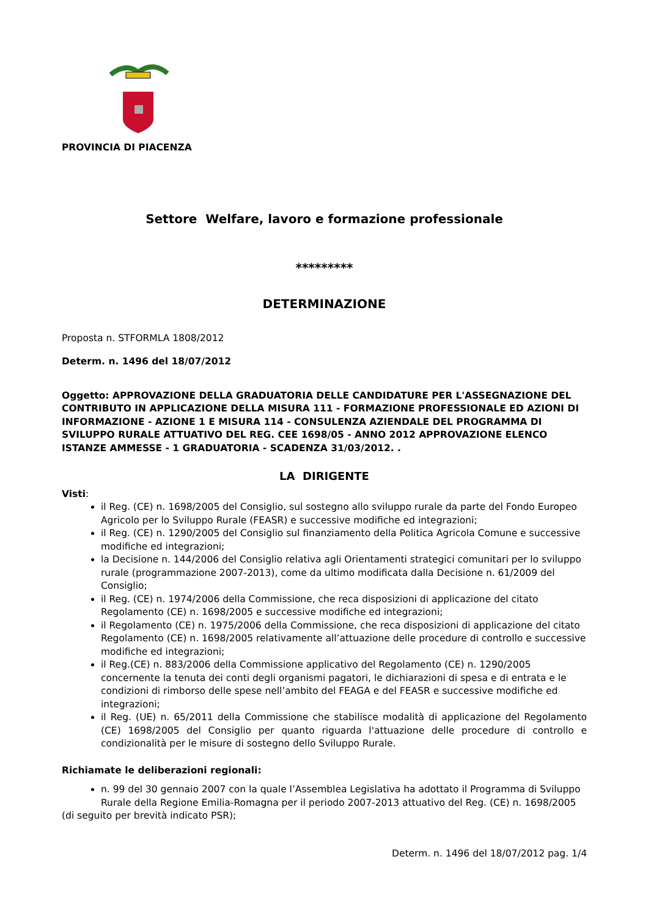PROVINCIA DI PIACENZA
Settore Welfare, lavoro e formazione professionale
*********
DETERMINAZIONE
Proposta n. STFORMLA 1808/2012
Determ. n. 1496 del 18/07/2012
Oggetto: APPROVAZIONE DELLA GRADUATORIA DELLE CANDIDATURE PER L'ASSEGNAZIONE DEL CONTRIBUTO IN APPLICAZIONE DELLA MISURA 111 - FORMAZIONE PROFESSIONALE ED AZIONI DI INFORMAZIONE - AZIONE 1 E MISURA 114 - CONSULENZA AZIENDALE DEL PROGRAMMA DI SVILUPPO RURALE ATTUATIVO DEL REG. CEE 1698/05 - ANNO 2012 APPROVAZIONE ELENCO ISTANZE AMMESSE - 1 GRADUATORIA - SCADENZA 31/03/2012. .
LA DIRIGENTE
Visti:
il Reg. (CE) n. 1698/2005 del Consiglio, sul sostegno allo sviluppo rurale da parte del Fondo Europeo Agricolo per lo Sviluppo Rurale (FEASR) e successive modifiche ed integrazioni;
il Reg. (CE) n. 1290/2005 del Consiglio sul finanziamento della Politica Agricola Comune e successive modifiche ed integrazioni;
la Decisione n. 144/2006 del Consiglio relativa agli Orientamenti strategici comunitari per lo sviluppo rurale (programmazione 2007-2013), come da ultimo modificata dalla Decisione n. 61/2009 del Consiglio;
il Reg. (CE) n. 1974/2006 della Commissione, che reca disposizioni di applicazione del citato Regolamento (CE) n. 1698/2005 e successive modifiche ed integrazioni;
il Regolamento (CE) n. 1975/2006 della Commissione, che reca disposizioni di applicazione del citato Regolamento (CE) n. 1698/2005 relativamente all’attuazione delle procedure di controllo e successive modifiche ed integrazioni;
il Reg.(CE) n. 883/2006 della Commissione applicativo del Regolamento (CE) n. 1290/2005 concernente la tenuta dei conti degli organismi pagatori, le dichiarazioni di spesa e di entrata e le condizioni di rimborso delle spese nell’ambito del FEAGA e del FEASR e successive modifiche ed integrazioni;
il Reg. (UE) n. 65/2011 della Commissione che stabilisce modalità di applicazione del Regolamento (CE) 1698/2005 del Consiglio per quanto riguarda l'attuazione delle procedure di controllo e condizionalità per le misure di sostegno dello Sviluppo Rurale.
Richiamate le deliberazioni regionali:
n. 99 del 30 gennaio 2007 con la quale l’Assemblea Legislativa ha adottato il Programma di Sviluppo Rurale della Regione Emilia-Romagna per il periodo 2007-2013 attuativo del Reg. (CE) n. 1698/2005
(di seguito per brevità indicato PSR);
Determ. n. 1496 del 18/07/2012 pag. 1/4